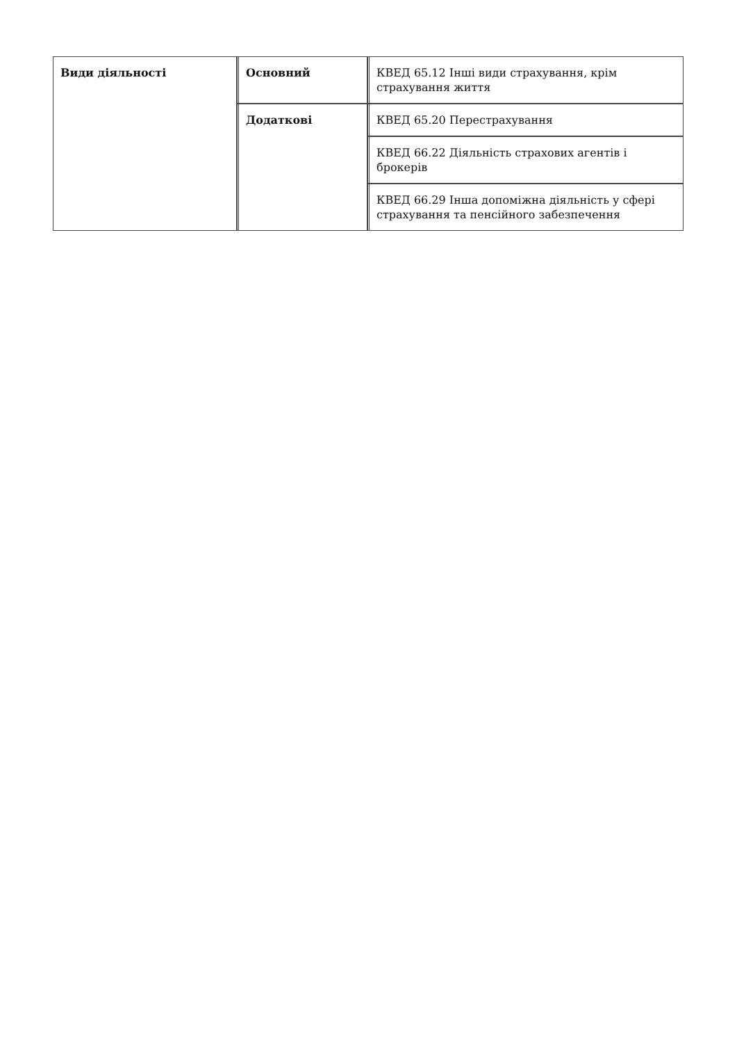| Види діяльності | Основний | КВЕД 65.12 Інші види страхування, крім страхування життя |
| | Додаткові | КВЕД 65.20 Перестрахування |
| | | КВЕД 66.22 Діяльність страхових агентів і брокерів |
| | | КВЕД 66.29 Інша допоміжна діяльність у сфері страхування та пенсійного забезпечення |